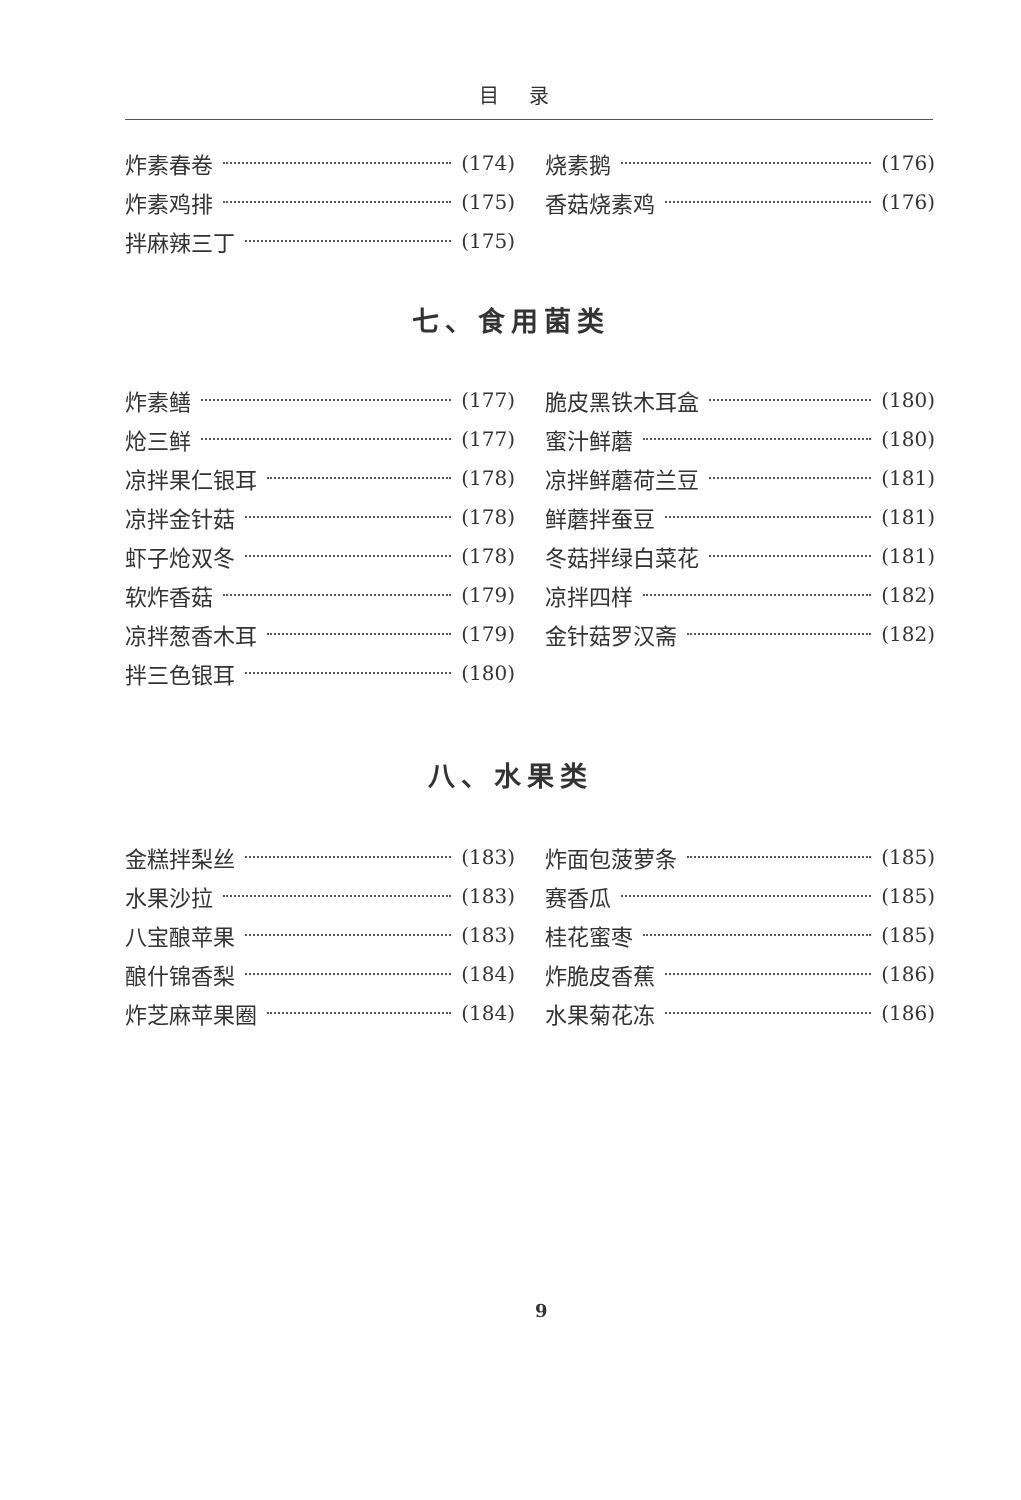目录
炸素春卷 (174)
炸素鸡排 (175)
拌麻辣三丁 (175)
烧素鹅 (176)
香菇烧素鸡 (176)
七、食用菌类
炸素鳝 (177)
炝三鲜 (177)
凉拌果仁银耳 (178)
凉拌金针菇 (178)
虾子炝双冬 (178)
软炸香菇 (179)
凉拌葱香木耳 (179)
拌三色银耳 (180)
脆皮黑铁木耳盒 (180)
蜜汁鲜蘑 (180)
凉拌鲜蘑荷兰豆 (181)
鲜蘑拌蚕豆 (181)
冬菇拌绿白菜花 (181)
凉拌四样 (182)
金针菇罗汉斋 (182)
八、水果类
金糕拌梨丝 (183)
水果沙拉 (183)
八宝酿苹果 (183)
酿什锦香梨 (184)
炸芝麻苹果圈 (184)
炸面包菠萝条 (185)
赛香瓜 (185)
桂花蜜枣 (185)
炸脆皮香蕉 (186)
水果菊花冻 (186)
9